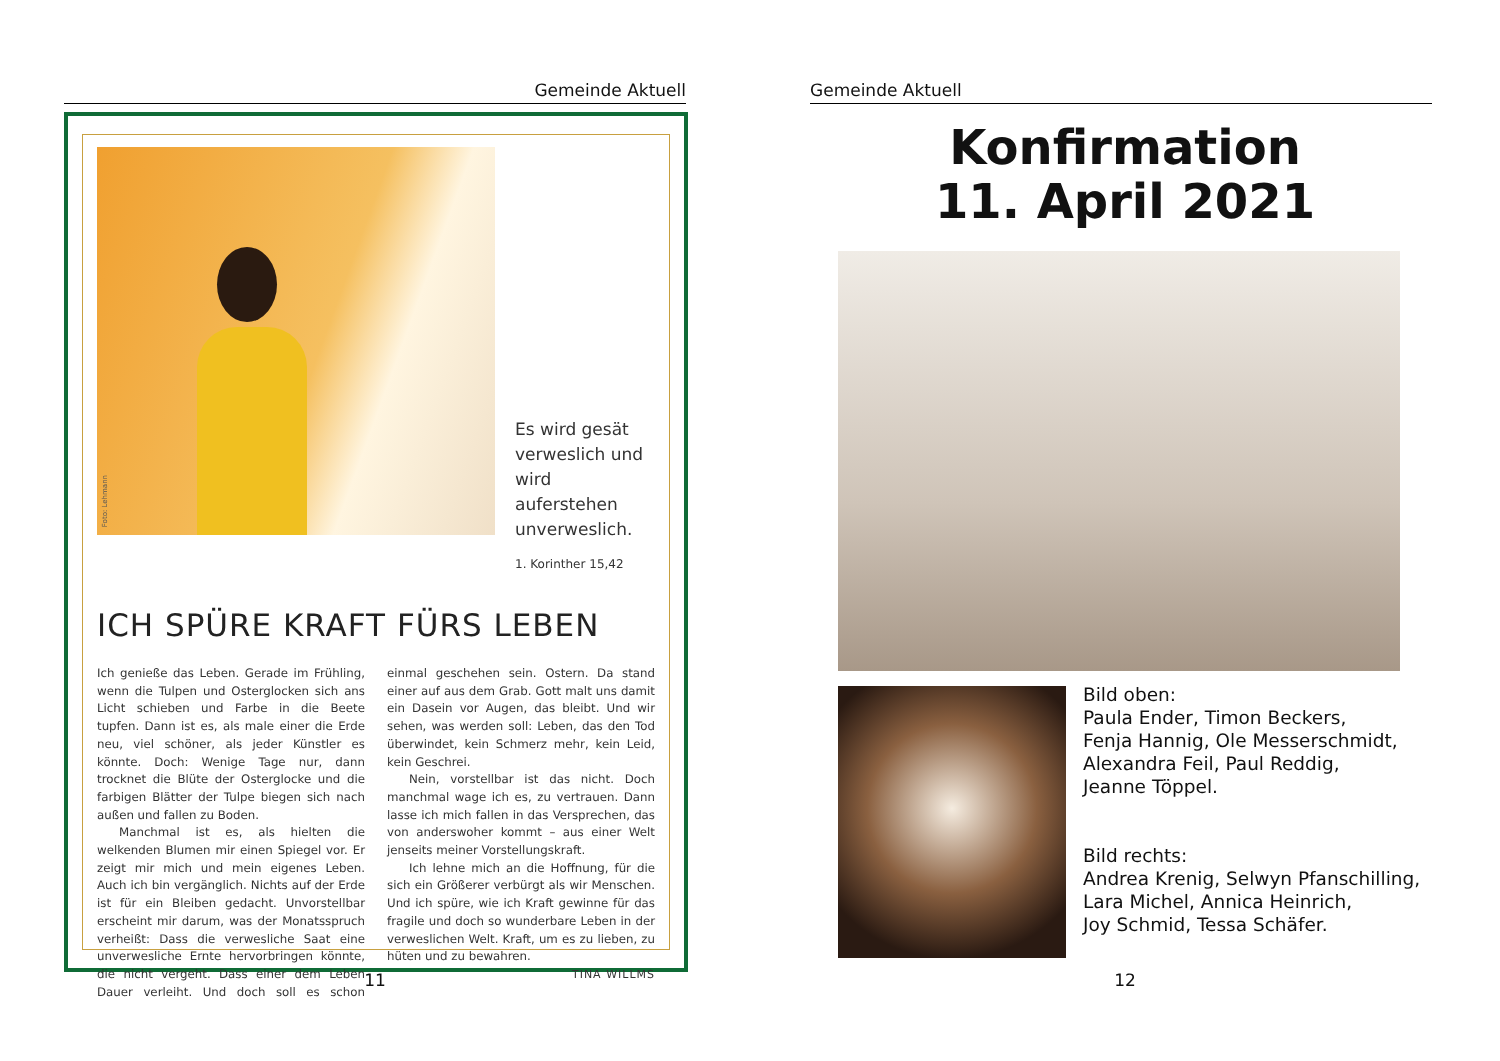Gemeinde Aktuell
Foto: Lehmann
Es wird gesät
verweslich und
wird auferstehen
unverweslich.
1. Korinther 15,42
ICH SPÜRE KRAFT FÜRS LEBEN
Ich genieße das Leben. Gerade im Frühling, wenn die Tulpen und Osterglocken sich ans Licht schieben und Farbe in die Beete tupfen. Dann ist es, als male einer die Erde neu, viel schöner, als jeder Künstler es könnte. Doch: Wenige Tage nur, dann trocknet die Blüte der Osterglocke und die farbigen Blätter der Tulpe biegen sich nach außen und fallen zu Boden.
Manchmal ist es, als hielten die welkenden Blumen mir einen Spiegel vor. Er zeigt mir mich und mein eigenes Leben. Auch ich bin vergänglich. Nichts auf der Erde ist für ein Bleiben gedacht. Unvorstellbar erscheint mir darum, was der Monatsspruch verheißt: Dass die verwesliche Saat eine unverwesliche Ernte hervorbringen könnte, die nicht vergeht. Dass einer dem Leben Dauer verleiht. Und doch soll es schon einmal geschehen sein. Ostern. Da stand einer auf aus dem Grab. Gott malt uns damit ein Dasein vor Augen, das bleibt. Und wir sehen, was werden soll: Leben, das den Tod überwindet, kein Schmerz mehr, kein Leid, kein Geschrei.
Nein, vorstellbar ist das nicht. Doch manchmal wage ich es, zu vertrauen. Dann lasse ich mich fallen in das Versprechen, das von anderswoher kommt – aus einer Welt jenseits meiner Vorstellungskraft.
Ich lehne mich an die Hoffnung, für die sich ein Größerer verbürgt als wir Menschen. Und ich spüre, wie ich Kraft gewinne für das fragile und doch so wunderbare Leben in der verweslichen Welt. Kraft, um es zu lieben, zu hüten und zu bewahren.
TINA WILLMS
11
Gemeinde Aktuell
Konfirmation
11. April 2021
Bild oben:
Paula Ender, Timon Beckers,
Fenja Hannig, Ole Messerschmidt,
Alexandra Feil, Paul Reddig,
Jeanne Töppel.
Bild rechts:
Andrea Krenig, Selwyn Pfanschilling,
Lara Michel, Annica Heinrich,
Joy Schmid, Tessa Schäfer.
12